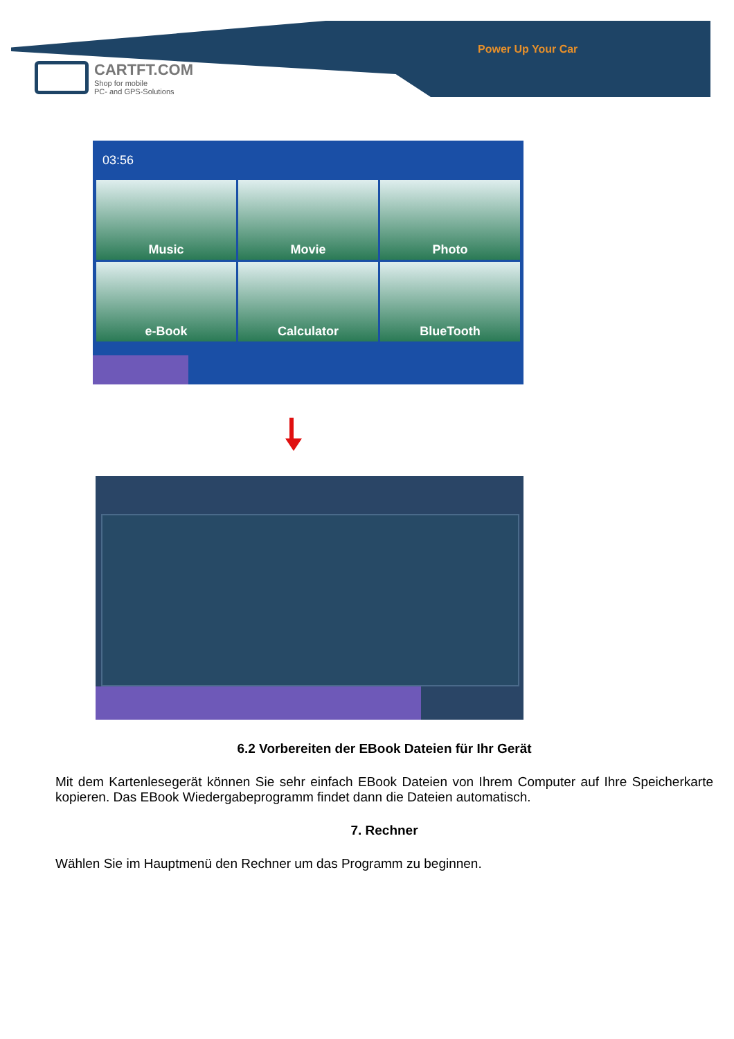Power Up Your Car
CARTFT.COM
Shop for mobile
PC- and GPS-Solutions
03:56
Music
Movie
Photo
e-Book
Calculator
BlueTooth
6.2 Vorbereiten der EBook Dateien für Ihr Gerät
Mit dem Kartenlesegerät können Sie sehr einfach EBook Dateien von Ihrem Computer auf Ihre Speicherkarte kopieren. Das EBook Wiedergabeprogramm findet dann die Dateien automatisch.
7. Rechner
Wählen Sie im Hauptmenü den Rechner um das Programm zu beginnen.